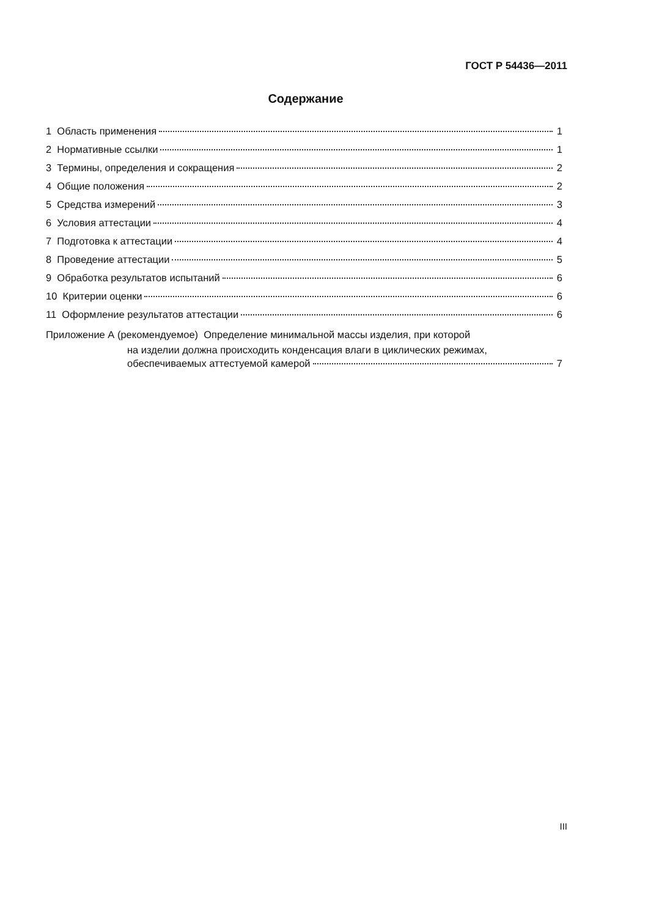ГОСТ Р 54436—2011
Содержание
1 Область применения 1
2 Нормативные ссылки 1
3 Термины, определения и сокращения 2
4 Общие положения 2
5 Средства измерений 3
6 Условия аттестации 4
7 Подготовка к аттестации 4
8 Проведение аттестации 5
9 Обработка результатов испытаний 6
10 Критерии оценки 6
11 Оформление результатов аттестации 6
Приложение А (рекомендуемое) Определение минимальной массы изделия, при которой
на изделии должна происходить конденсация влаги в циклических режимах,
обеспечиваемых аттестуемой камерой 7
III